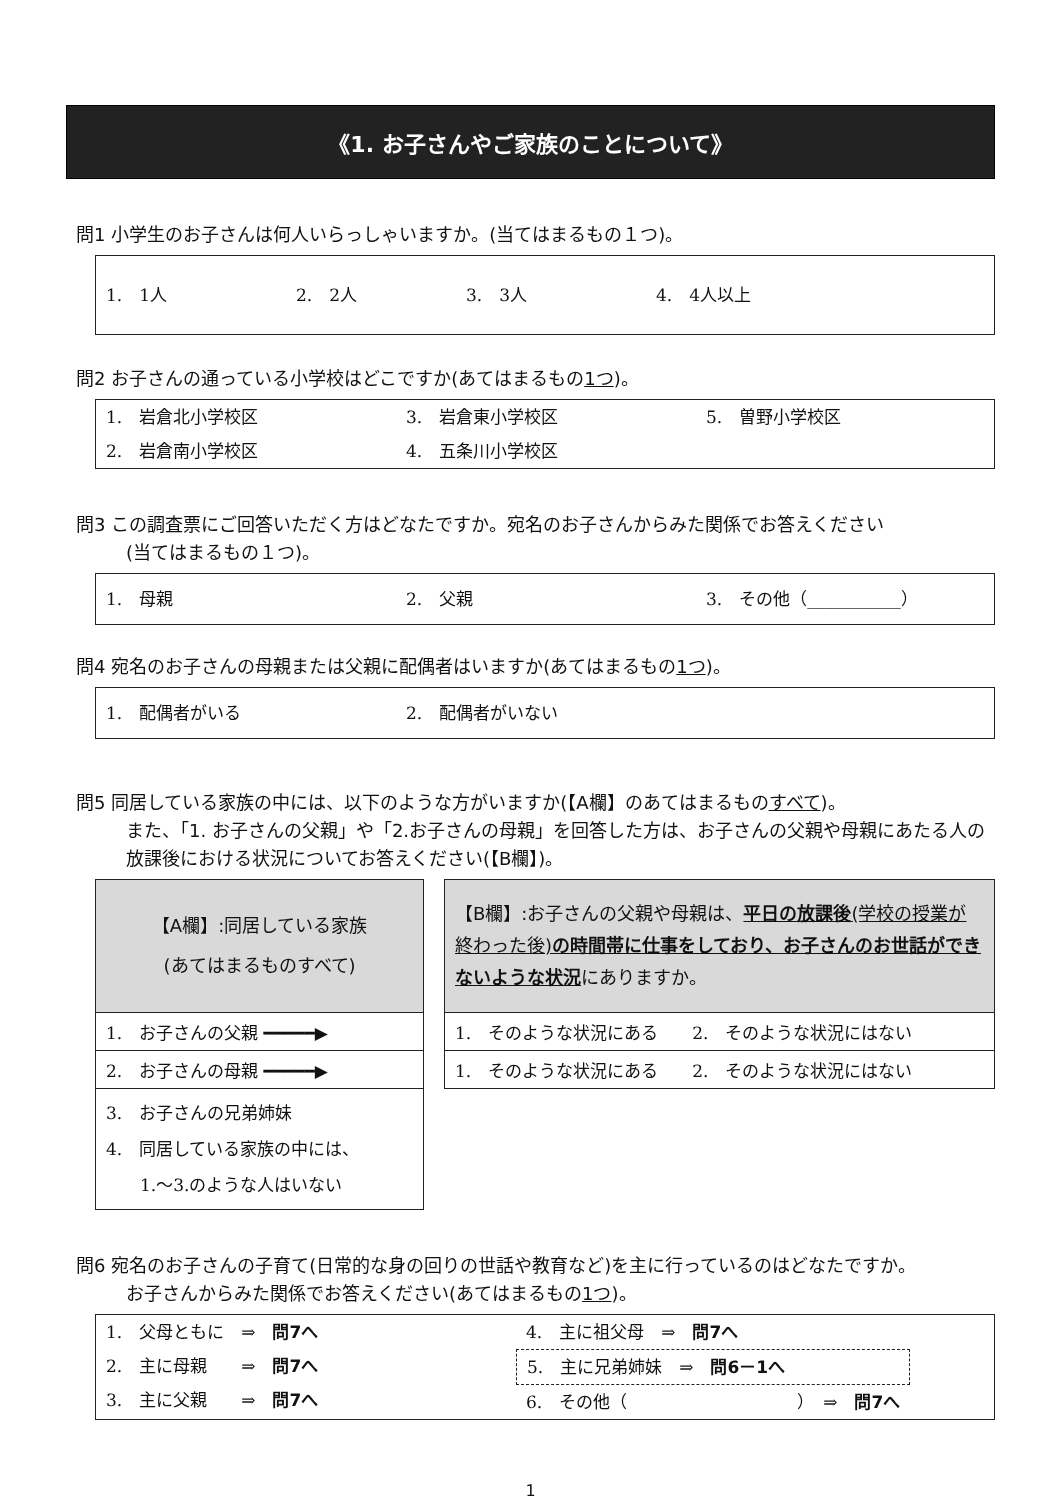《1. お子さんやご家族のことについて》
問1 小学生のお子さんは何人いらっしゃいますか。(当てはまるもの１つ)。
1.　1人 2.　2人 3.　3人 4.　4人以上
問2 お子さんの通っている小学校はどこですか(あてはまるもの1つ)。
1.　岩倉北小学校区 3.　岩倉東小学校区 5.　曽野小学校区
2.　岩倉南小学校区 4.　五条川小学校区
問3 この調査票にご回答いただく方はどなたですか。宛名のお子さんからみた関係でお答えください
(当てはまるもの１つ)。
1.　母親 2.　父親 3.　その他（___________）
問4 宛名のお子さんの母親または父親に配偶者はいますか(あてはまるもの1つ)。
1.　配偶者がいる 2.　配偶者がいない
問5 同居している家族の中には、以下のような方がいますか(【A欄】のあてはまるものすべて)。
また、「1. お子さんの父親」や「2.お子さんの母親」を回答した方は、お子さんの父親や母親にあたる人の放課後における状況についてお答えください(【B欄】)。
| 【A欄】:同居している家族 (あてはまるものすべて) |
| 1. お子さんの父親 ━━━━━▶ |
| 2. お子さんの母親 ━━━━━▶ |
| 3. お子さんの兄弟姉妹 4. 同居している家族の中には、 1.～3.のような人はいない |
| 【B欄】:お子さんの父親や母親は、 平日の放課後 (学校の授業が終わった後) の時間帯に仕事をしており、お子さんのお世話ができないような状況 にありますか。 |
| 1. そのような状況にある 2. そのような状況にはない |
| 1. そのような状況にある 2. そのような状況にはない |
問6 宛名のお子さんの子育て(日常的な身の回りの世話や教育など)を主に行っているのはどなたですか。
お子さんからみた関係でお答えください(あてはまるもの1つ)。
1.　父母ともに　⇒　問7へ
2.　主に母親　　⇒　問7へ
3.　主に父親　　⇒　問7へ
4.　主に祖父母　⇒　問7へ
5.　主に兄弟姉妹　⇒　問6－1へ
6.　その他（　　　　　　　　　　）　⇒　問7へ
1